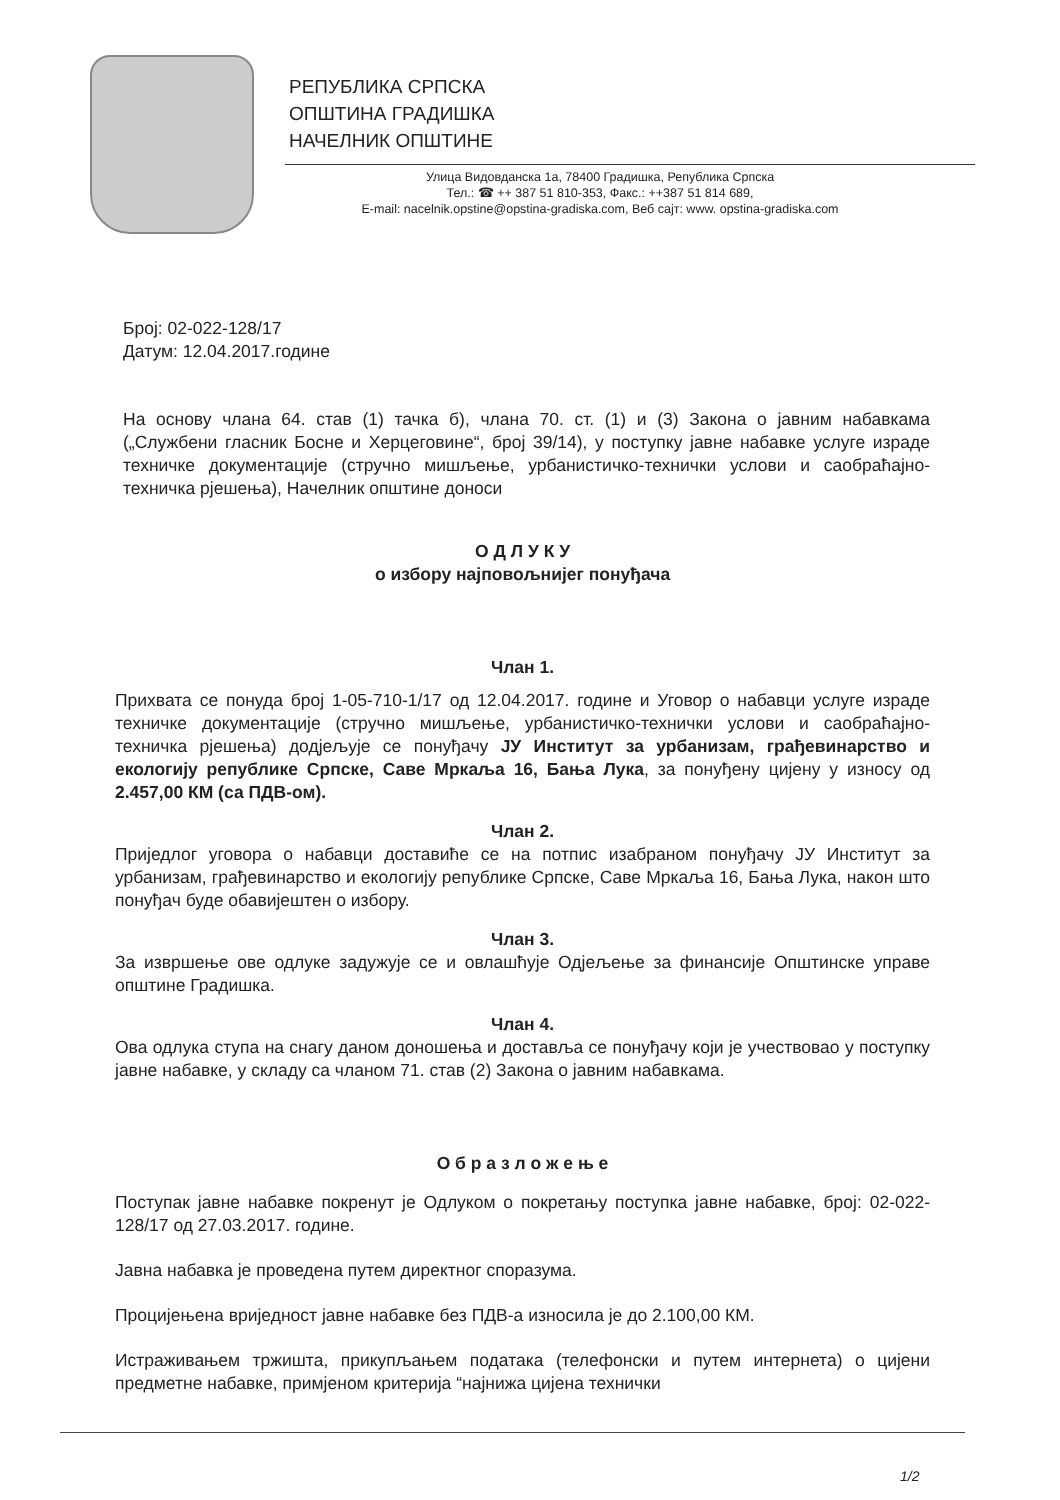РЕПУБЛИКА СРПСКА
ОПШТИНА ГРАДИШКА
НАЧЕЛНИК ОПШТИНЕ
Улица Видовданска 1а, 78400 Градишка, Република Српска
Тел.: ☎ ++ 387 51 810-353, Факс.: ++387 51 814 689,
E-mail: nacelnik.opstine@opstina-gradiska.com, Веб сајт: www. opstina-gradiska.com
Број: 02-022-128/17
Датум: 12.04.2017.године
На основу члана 64. став (1) тачка б), члана 70. ст. (1) и (3) Закона о јавним набавкама („Службени гласник Босне и Херцеговине“, број 39/14), у поступку јавне набавке услуге израде техничке документације (стручно мишљење, урбанистичко-технички услови и саобраћајно-техничка рјешења), Начелник општине доноси
О Д Л У К У
о избору најповољнијег понуђача
Члан 1.
Прихвата се понуда број 1-05-710-1/17 од 12.04.2017. године и Уговор о набавци услуге израде техничке документације (стручно мишљење, урбанистичко-технички услови и саобраћајно-техничка рјешења) додјељује се понуђачу ЈУ Институт за урбанизам, грађевинарство и екологију републике Српске, Саве Мркаља 16, Бања Лука, за понуђену цијену у износу од 2.457,00 КМ (са ПДВ-ом).
Члан 2.
Приједлог уговора о набавци доставиће се на потпис изабраном понуђачу ЈУ Институт за урбанизам, грађевинарство и екологију републике Српске, Саве Мркаља 16, Бања Лука, након што понуђач буде обавијештен о избору.
Члан 3.
За извршење ове одлуке задужује се и овлашћује Одјељење за финансије Општинске управе општине Градишка.
Члан 4.
Ова одлука ступа на снагу даном доношења и доставља се понуђачу који је учествовао у поступку јавне набавке, у складу са чланом 71. став (2) Закона о јавним набавкама.
О б р а з л о ж е њ е
Поступак јавне набавке покренут је Одлуком о покретању поступка јавне набавке, број: 02-022-128/17 од 27.03.2017. године.
Јавна набавка је проведена путем директног споразума.
Процијењена вриједност јавне набавке без ПДВ-а износила је до 2.100,00 КМ.
Истраживањем тржишта, прикупљањем података (телефонски и путем интернета) о цијени предметне набавке, примјеном критерија “најнижа цијена технички
1/2